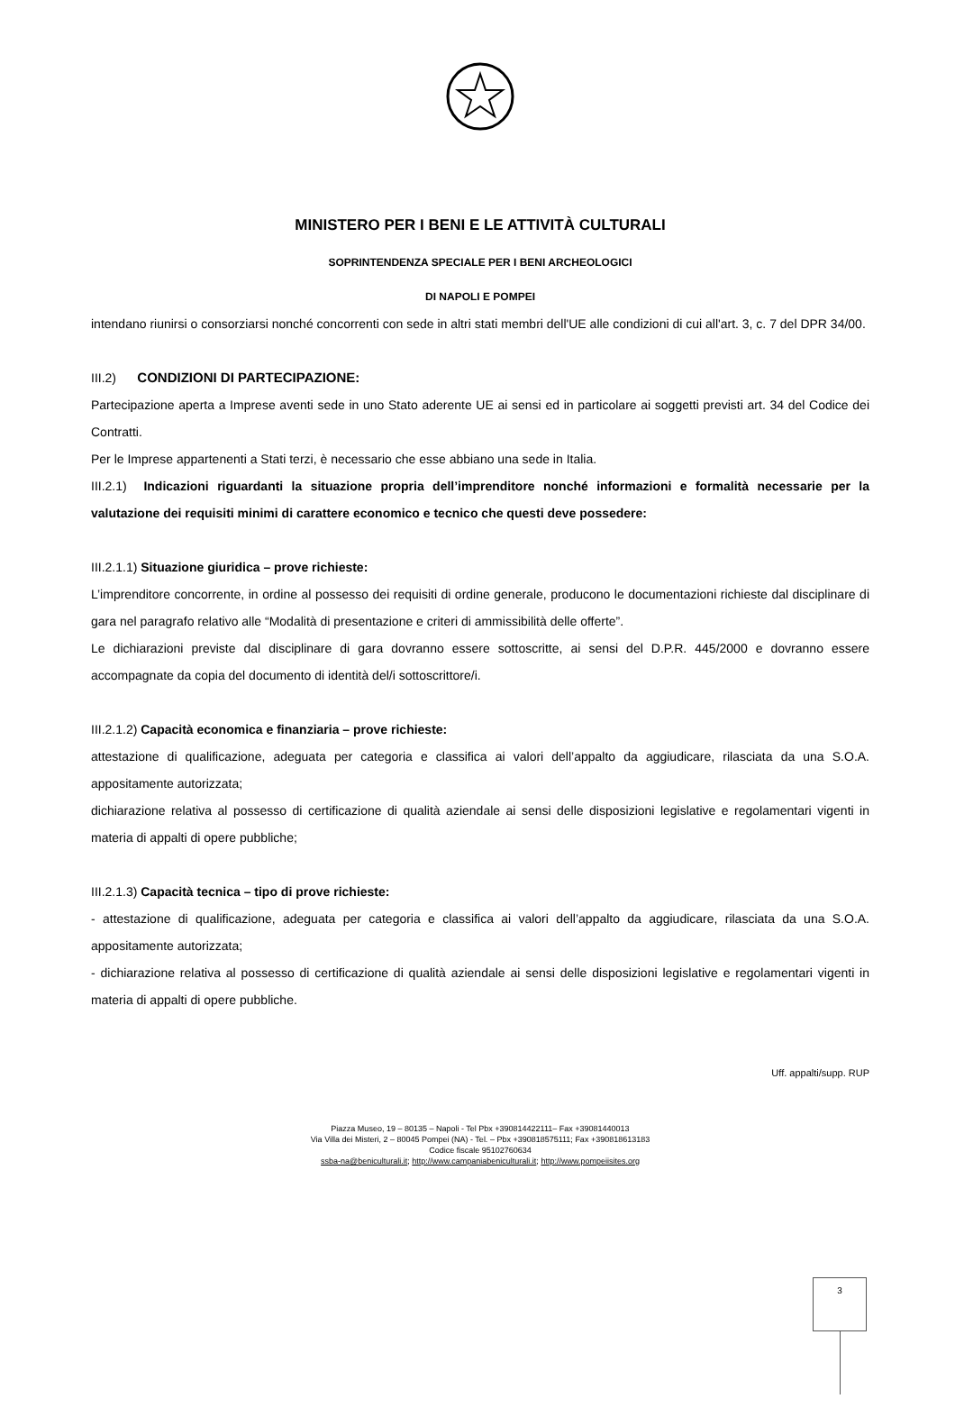MINISTERO PER I BENI E LE ATTIVITÀ CULTURALI
SOPRINTENDENZA SPECIALE PER I BENI ARCHEOLOGICI
DI NAPOLI E POMPEI
intendano riunirsi o consorziarsi nonché concorrenti con sede in altri stati membri dell'UE alle condizioni di cui all'art. 3, c. 7 del DPR 34/00.
III.2) CONDIZIONI DI PARTECIPAZIONE:
Partecipazione aperta a Imprese aventi sede in uno Stato aderente UE ai sensi ed in particolare ai soggetti previsti art. 34 del Codice dei Contratti.
Per le Imprese appartenenti a Stati terzi, è necessario che esse abbiano una sede in Italia.
III.2.1) Indicazioni riguardanti la situazione propria dell’imprenditore nonché informazioni e formalità necessarie per la valutazione dei requisiti minimi di carattere economico e tecnico che questi deve possedere:
III.2.1.1) Situazione giuridica – prove richieste:
L’imprenditore concorrente, in ordine al possesso dei requisiti di ordine generale, producono le documentazioni richieste dal disciplinare di gara nel paragrafo relativo alle “Modalità di presentazione e criteri di ammissibilità delle offerte”.
Le dichiarazioni previste dal disciplinare di gara dovranno essere sottoscritte, ai sensi del D.P.R. 445/2000 e dovranno essere accompagnate da copia del documento di identità del/i sottoscrittore/i.
III.2.1.2) Capacità economica e finanziaria – prove richieste:
attestazione di qualificazione, adeguata per categoria e classifica ai valori dell’appalto da aggiudicare, rilasciata da una S.O.A. appositamente autorizzata;
dichiarazione relativa al possesso di certificazione di qualità aziendale ai sensi delle disposizioni legislative e regolamentari vigenti in materia di appalti di opere pubbliche;
III.2.1.3) Capacità tecnica – tipo di prove richieste:
- attestazione di qualificazione, adeguata per categoria e classifica ai valori dell’appalto da aggiudicare, rilasciata da una S.O.A. appositamente autorizzata;
- dichiarazione relativa al possesso di certificazione di qualità aziendale ai sensi delle disposizioni legislative e regolamentari vigenti in materia di appalti di opere pubbliche.
Uff. appalti/supp. RUP
Piazza Museo, 19 – 80135 – Napoli - Tel Pbx +390814422111– Fax +39081440013
Via Villa dei Misteri, 2 – 80045 Pompei (NA) - Tel. – Pbx +390818575111; Fax +390818613183
Codice fiscale 95102760634
ssba-na@beniculturali.it; http://www.campaniabeniculturali.it; http://www.pompeiisites.org
3